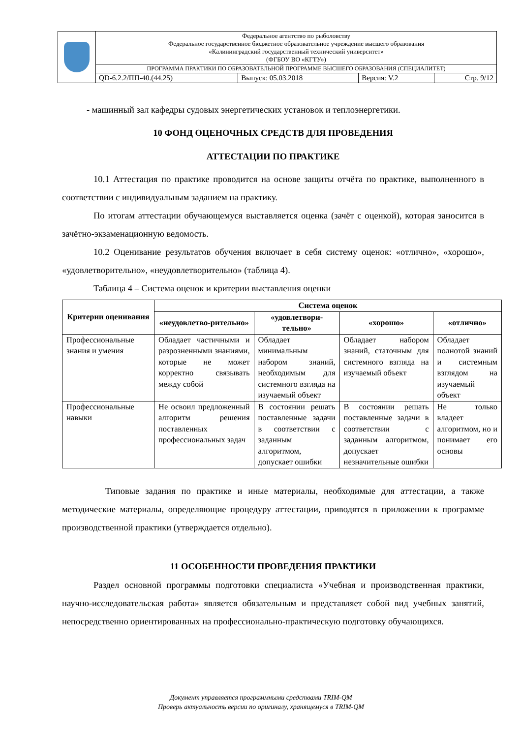| | Федеральное агентство по рыболовству Федеральное государственное бюджетное образовательное учреждение высшего образования «Калининградский государственный технический университет» (ФГБОУ ВО «КГТУ») | | | |
| | ПРОГРАММА ПРАКТИКИ ПО ОБРАЗОВАТЕЛЬНОЙ ПРОГРАММЕ ВЫСШЕГО ОБРАЗОВАНИЯ (СПЕЦИАЛИТЕТ) | | | |
| | QD-6.2.2/ПП-40.(44.25) | Выпуск: 05.03.2018 | Версия: V.2 | Стр. 9/12 |
- машинный зал кафедры судовых энергетических установок и теплоэнергетики.
10 ФОНД ОЦЕНОЧНЫХ СРЕДСТВ ДЛЯ ПРОВЕДЕНИЯ
АТТЕСТАЦИИ ПО ПРАКТИКЕ
10.1 Аттестация по практике проводится на основе защиты отчёта по практике, выполненного в соответствии с индивидуальным заданием на практику.
По итогам аттестации обучающемуся выставляется оценка (зачёт с оценкой), которая заносится в зачётно-экзаменационную ведомость.
10.2 Оценивание результатов обучения включает в себя систему оценок: «отлично», «хорошо», «удовлетворительно», «неудовлетворительно» (таблица 4).
Таблица 4 – Система оценок и критерии выставления оценки
| Критерии оценивания | Система оценок | | | |
| --- | --- | --- | --- | --- |
| | «неудовлетво-рительно» | «удовлетвори-тельно» | «хорошо» | «отлично» |
| Профессиональные знания и умения | Обладает частичными и разрозненными знаниями, которые не может корректно связывать между собой | Обладает минимальным набором знаний, необходимым для системного взгляда на изучаемый объект | Обладает набором знаний, статочным для системного взгляда на изучаемый объект | Обладает полнотой знаний и системным взглядом на изучаемый объект |
| Профессиональные навыки | Не освоил предложенный алгоритм решения поставленных профессиональных задач | В состоянии решать поставленные задачи в соответствии с заданным алгоритмом, допускает ошибки | В состоянии решать поставленные задачи в соответствии с заданным алгоритмом, допускает незначительные ошибки | Не только владеет алгоритмом, но и понимает его основы |
Типовые задания по практике и иные материалы, необходимые для аттестации, а также методические материалы, определяющие процедуру аттестации, приводятся в приложении к программе производственной практики (утверждается отдельно).
11 ОСОБЕННОСТИ ПРОВЕДЕНИЯ ПРАКТИКИ
Раздел основной программы подготовки специалиста «Учебная и производственная практики, научно-исследовательская работа» является обязательным и представляет собой вид учебных занятий, непосредственно ориентированных на профессионально-практическую подготовку обучающихся.
Документ управляется программными средствами TRIM-QM
Проверь актуальность версии по оригиналу, хранящемуся в TRIM-QM